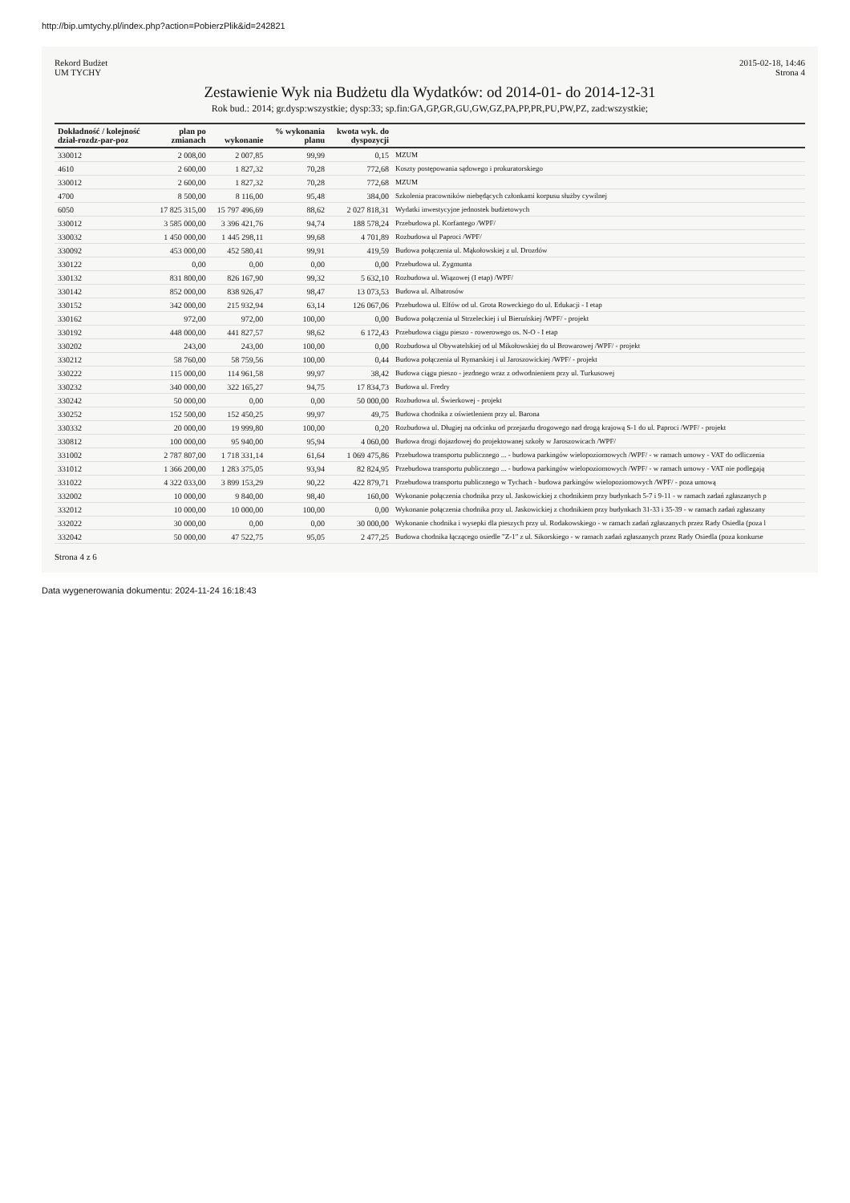http://bip.umtychy.pl/index.php?action=PobierzPlik&id=242821
Rekord Budżet
UM TYCHY
2015-02-18, 14:46
Strona 4
Zestawienie Wyk nia Budżetu dla Wydatków: od 2014-01- do 2014-12-31
Rok bud.: 2014; gr.dysp:wszystkie; dysp:33; sp.fin:GA,GP,GR,GU,GW,GZ,PA,PP,PR,PU,PW,PZ, zad:wszystkie;
| Dokładność / kolejność dział-rozdz-par-poz | plan po zmianach | wykonanie | % wykonania planu | kwota wyk. do dyspozycji | |
| --- | --- | --- | --- | --- | --- |
| 330012 | 2 008,00 | 2 007,85 | 99,99 | 0,15 | MZUM |
| 4610 | 2 600,00 | 1 827,32 | 70,28 | 772,68 | Koszty postępowania sądowego i prokuratorskiego |
| 330012 | 2 600,00 | 1 827,32 | 70,28 | 772,68 | MZUM |
| 4700 | 8 500,00 | 8 116,00 | 95,48 | 384,00 | Szkolenia pracowników niebędących członkami korpusu służby cywilnej |
| 6050 | 17 825 315,00 | 15 797 496,69 | 88,62 | 2 027 818,31 | Wydatki inwestycyjne jednostek budżetowych |
| 330012 | 3 585 000,00 | 3 396 421,76 | 94,74 | 188 578,24 | Przebudowa pl. Korfantego /WPF/ |
| 330032 | 1 450 000,00 | 1 445 298,11 | 99,68 | 4 701,89 | Rozbudowa ul Paproci /WPF/ |
| 330092 | 453 000,00 | 452 580,41 | 99,91 | 419,59 | Budowa połączenia ul. Mąkołowskiej z ul. Drozdów |
| 330122 | 0,00 | 0,00 | 0,00 | 0,00 | Przebudowa ul. Zygmunta |
| 330132 | 831 800,00 | 826 167,90 | 99,32 | 5 632,10 | Rozbudowa ul. Wiązowej (I etap) /WPF/ |
| 330142 | 852 000,00 | 838 926,47 | 98,47 | 13 073,53 | Budowa ul. Albatrosów |
| 330152 | 342 000,00 | 215 932,94 | 63,14 | 126 067,06 | Przebudowa ul. Elfów od ul. Grota Roweckiego do ul. Edukacji - I etap |
| 330162 | 972,00 | 972,00 | 100,00 | 0,00 | Budowa połączenia ul Strzeleckiej i ul Bieruńskiej /WPF/ - projekt |
| 330192 | 448 000,00 | 441 827,57 | 98,62 | 6 172,43 | Przebudowa ciągu pieszo - rowerowego os. N-O - I etap |
| 330202 | 243,00 | 243,00 | 100,00 | 0,00 | Rozbudowa ul Obywatelskiej od ul Mikołowskiej do ul Browarowej /WPF/ - projekt |
| 330212 | 58 760,00 | 58 759,56 | 100,00 | 0,44 | Budowa połączenia ul Rymarskiej i ul Jaroszowickiej /WPF/ - projekt |
| 330222 | 115 000,00 | 114 961,58 | 99,97 | 38,42 | Budowa ciągu pieszo - jezdnego wraz z odwodnieniem przy ul. Turkusowej |
| 330232 | 340 000,00 | 322 165,27 | 94,75 | 17 834,73 | Budowa ul. Fredry |
| 330242 | 50 000,00 | 0,00 | 0,00 | 50 000,00 | Rozbudowa ul. Świerkowej - projekt |
| 330252 | 152 500,00 | 152 450,25 | 99,97 | 49,75 | Budowa chodnika z oświetleniem przy ul. Barona |
| 330332 | 20 000,00 | 19 999,80 | 100,00 | 0,20 | Rozbudowa ul. Długiej na odcinku od przejazdu drogowego nad drogą krajową S-1 do ul. Paproci /WPF/ - projekt |
| 330812 | 100 000,00 | 95 940,00 | 95,94 | 4 060,00 | Budowa drogi dojazdowej do projektowanej szkoły w Jaroszowicach /WPF/ |
| 331002 | 2 787 807,00 | 1 718 331,14 | 61,64 | 1 069 475,86 | Przebudowa transportu publicznego ... - budowa parkingów wielopoziomowych /WPF/ - w ramach umowy - VAT do odliczenia |
| 331012 | 1 366 200,00 | 1 283 375,05 | 93,94 | 82 824,95 | Przebudowa transportu publicznego ... - budowa parkingów wielopoziomowych /WPF/ - w ramach umowy - VAT nie podlegają |
| 331022 | 4 322 033,00 | 3 899 153,29 | 90,22 | 422 879,71 | Przebudowa transportu publicznego w Tychach - budowa parkingów wielopoziomowych /WPF/ - poza umową |
| 332002 | 10 000,00 | 9 840,00 | 98,40 | 160,00 | Wykonanie połączenia chodnika przy ul. Jaskowickiej z chodnikiem przy budynkach 5-7 i 9-11 - w ramach zadań zgłaszanych p |
| 332012 | 10 000,00 | 10 000,00 | 100,00 | 0,00 | Wykonanie połączenia chodnika przy ul. Jaskowickiej z chodnikiem przy budynkach 31-33 i 35-39 - w ramach zadań zgłaszany |
| 332022 | 30 000,00 | 0,00 | 0,00 | 30 000,00 | Wykonanie chodnika i wysepki dla pieszych przy ul. Rodakowskiego - w ramach zadań zgłaszanych przez Rady Osiedla (poza l |
| 332042 | 50 000,00 | 47 522,75 | 95,05 | 2 477,25 | Budowa chodnika łączącego osiedle "Z-1" z ul. Sikorskiego - w ramach zadań zgłaszanych przez Rady Osiedla (poza konkurse |
Strona 4 z 6
Data wygenerowania dokumentu: 2024-11-24 16:18:43